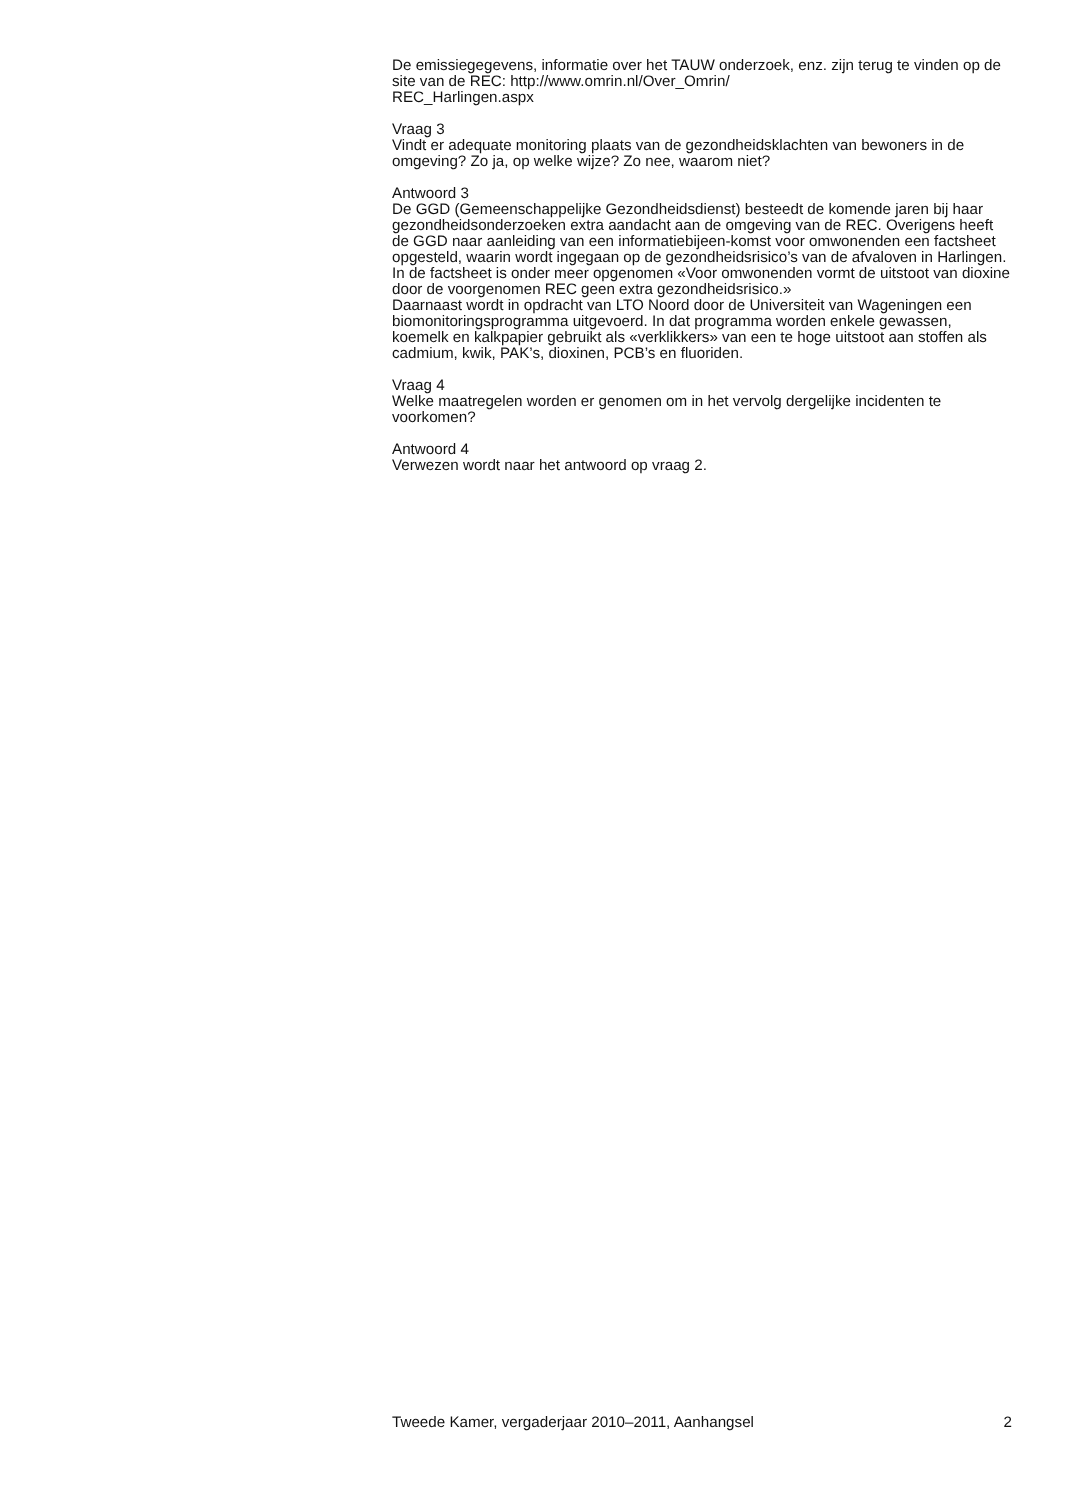De emissiegegevens, informatie over het TAUW onderzoek, enz. zijn terug te vinden op de site van de REC: http://www.omrin.nl/Over_Omrin/
REC_Harlingen.aspx
Vraag 3
Vindt er adequate monitoring plaats van de gezondheidsklachten van bewoners in de omgeving? Zo ja, op welke wijze? Zo nee, waarom niet?
Antwoord 3
De GGD (Gemeenschappelijke Gezondheidsdienst) besteedt de komende jaren bij haar gezondheidsonderzoeken extra aandacht aan de omgeving van de REC. Overigens heeft de GGD naar aanleiding van een informatiebijeen-komst voor omwonenden een factsheet opgesteld, waarin wordt ingegaan op de gezondheidsrisico’s van de afvaloven in Harlingen. In de factsheet is onder meer opgenomen «Voor omwonenden vormt de uitstoot van dioxine door de voorgenomen REC geen extra gezondheidsrisico.»
Daarnaast wordt in opdracht van LTO Noord door de Universiteit van Wageningen een biomonitoringsprogramma uitgevoerd. In dat programma worden enkele gewassen, koemelk en kalkpapier gebruikt als «verklikkers» van een te hoge uitstoot aan stoffen als cadmium, kwik, PAK’s, dioxinen, PCB’s en fluoriden.
Vraag 4
Welke maatregelen worden er genomen om in het vervolg dergelijke incidenten te voorkomen?
Antwoord 4
Verwezen wordt naar het antwoord op vraag 2.
Tweede Kamer, vergaderjaar 2010–2011, Aanhangsel 2